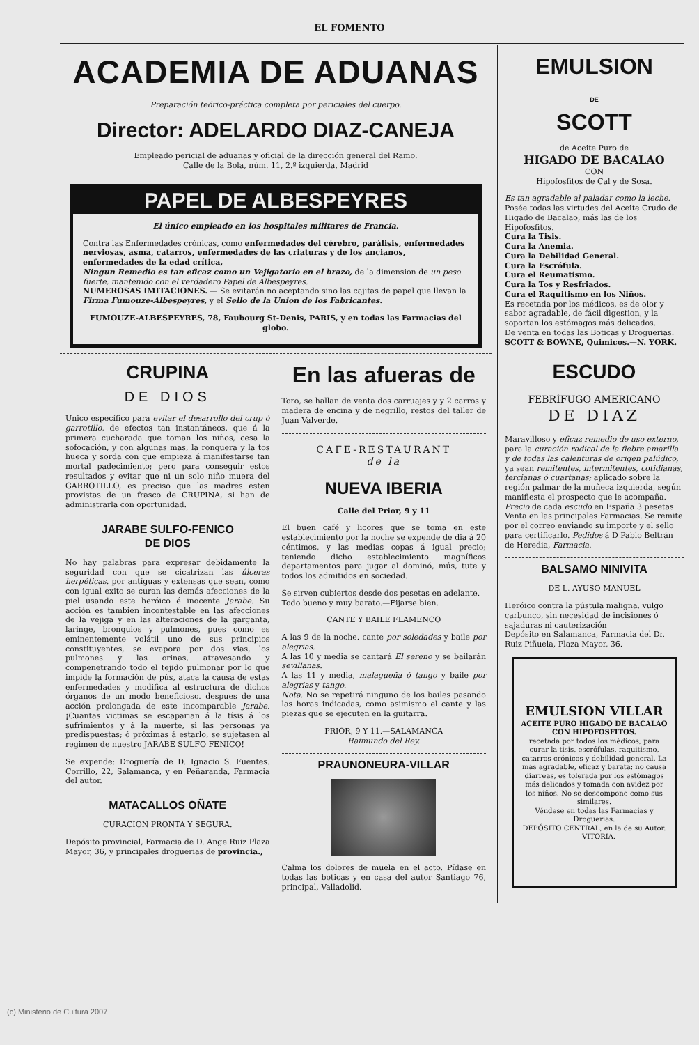EL FOMENTO
ACADEMIA DE ADUANAS
Preparación teórico-práctica completa por periciales del cuerpo.
Director: ADELARDO DIAZ-CANEJA
Empleado pericial de aduanas y oficial de la dirección general del Ramo.
Calle de la Bola, núm. 11, 2.º izquierda, Madrid
PAPEL DE ALBESPEYRES
El único empleado en los hospitales militares de Francia.
Contra las Enfermedades crónicas, como enfermedades del cérebro, parálisis, enfermedades nerviosas, asma, catarros, enfermedades de las criaturas y de los ancianos, enfermedades de la edad crítica,
Ningun Remedio es tan eficaz como un Vejigatorio en el brazo, de la dimension de un peso fuerte, mantenido con el verdadero Papel de Albespeyres.
NUMEROSAS IMITACIONES. — Se evitarán no aceptando sino las cajitas de papel que llevan la Firma Fumouze-Albespeyres, y el Sello de la Union de los Fabricantes.
FUMOUZE-ALBESPEYRES, 78, Faubourg St-Denis, PARIS, y en todas las Farmacias del globo.
CRUPINA
DE DIOS
Unico específico para evitar el desarrollo del crup ó garrotillo, de efectos tan instantáneos, que á la primera cucharada que toman los niños, cesa la sofocación, y con algunas mas, la ronquera y la tos hueca y sorda con que empieza á manifestarse tan mortal padecimiento; pero para conseguir estos resultados y evitar que ni un solo niño muera del GARROTILLO, es preciso que las madres esten provistas de un frasco de CRUPINA, si han de administrarla con oportunidad.
JARABE SULFO-FENICO
DE DIOS
No hay palabras para expresar debidamente la seguridad con que se cicatrizan las úlceras herpéticas. por antíguas y extensas que sean, como con igual exito se curan las demás afecciones de la piel usando este heróico é inocente Jarabe. Su acción es tambien incontestable en las afecciones de la vejiga y en las alteraciones de la garganta, laringe, bronquios y pulmones, pues como es eminentemente volátil uno de sus principios constituyentes, se evapora por dos vias, los pulmones y las orinas, atravesando y compenetrando todo el tejido pulmonar por lo que impide la formación de pús, ataca la causa de estas enfermedades y modifica al estructura de dichos órganos de un modo beneficioso. despues de una acción prolongada de este incomparable Jarabe. ¡Cuantas victimas se escaparian á la tísis á los sufrimientos y á la muerte, si las personas ya predispuestas; ó próximas á estarlo, se sujetasen al regimen de nuestro JARABE SULFO FENICO!
Se expende: Droguería de D. Ignacio S. Fuentes. Corrillo, 22, Salamanca, y en Peñaranda, Farmacia del autor.
MATACALLOS OÑATE
CURACION PRONTA Y SEGURA.
Depósito provincial, Farmacia de D. Ange Ruiz Plaza Mayor, 36, y principales droguerias de provincia.,
En las afueras de
Toro, se hallan de venta dos carruajes y y 2 carros y madera de encina y de negrillo, restos del taller de Juan Valverde.
CAFE-RESTAURANT
de la
NUEVA IBERIA
Calle del Prior, 9 y 11
El buen café y licores que se toma en este establecimiento por la noche se expende de dia á 20 céntimos, y las medias copas á igual precio; teniendo dicho establecimiento magníficos departamentos para jugar al dominó, mús, tute y todos los admitidos en sociedad.
Se sirven cubiertos desde dos pesetas en adelante.
Todo bueno y muy barato.—Fijarse bien.
CANTE Y BAILE FLAMENCO
A las 9 de la noche. cante por soledades y baile por alegrias.
A las 10 y media se cantará El sereno y se bailarán sevillanas.
A las 11 y media, malagueña ó tango y baile por alegrias y tango.
Nota. No se repetirá ninguno de los bailes pasando las horas indicadas, como asimismo el cante y las piezas que se ejecuten en la guitarra.
PRIOR, 9 Y 11.—SALAMANCA
Raimundo del Rey.
PRAUNONEURA-VILLAR
Calma los dolores de muela en el acto. Pídase en todas las boticas y en casa del autor Santiago 76, principal, Valladolid.
EMULSION
DE
SCOTT
de Aceite Puro de
HIGADO DE BACALAO
CON
Hipofosfitos de Cal y de Sosa.
Es tan agradable al paladar como la leche. Posée todas las virtudes del Aceite Crudo de Higado de Bacalao, más las de los Hipofosfitos.
Cura la Tisis.
Cura la Anemia.
Cura la Debilidad General.
Cura la Escrófula.
Cura el Reumatismo.
Cura la Tos y Resfriados.
Cura el Raquitismo en los Niños.
Es recetada por los médicos, es de olor y sabor agradable, de fácil digestion, y la soportan los estómagos más delicados.
De venta en todas las Boticas y Droguerias.
SCOTT & BOWNE, Quimicos.—N. YORK.
ESCUDO
FEBRÍFUGO AMERICANO
DE DIAZ
Maravilloso y eficaz remedio de uso externo, para la curación radical de la fiebre amarilla y de todas las calenturas de origen palúdico, ya sean remitentes, intermitentes, cotidianas, tercianas ó cuartanas; aplicado sobre la región palmar de la muñeca izquierda, según manifiesta el prospecto que le acompaña.
Precio de cada escudo en España 3 pesetas. Venta en las principales Farmacias. Se remite por el correo enviando su importe y el sello para certificarlo. Pedidos á D Pablo Beltrán de Heredia, Farmacia.
BALSAMO NINIVITA
DE L. AYUSO MANUEL
Heróico contra la pústula maligna, vulgo carbunco, sin necesidad de incisiones ó sajaduras ni cauterización
Depósito en Salamanca, Farmacia del Dr. Ruiz Piñuela, Plaza Mayor, 36.
EMULSION VILLAR
ACEITE PURO HIGADO DE BACALAO CON HIPOFOSFITOS.
recetada por todos los médicos, para curar la tisis, escrófulas, raquitismo, catarros crónicos y debilidad general. La más agradable, eficaz y barata; no causa diarreas, es tolerada por los estómagos más delicados y tomada con avidez por los niños. No se descompone como sus similares.
Véndese en todas las Farmacias y Droguerías.
DEPÓSITO CENTRAL, en la de su Autor.— VITORIA.
(c) Ministerio de Cultura 2007